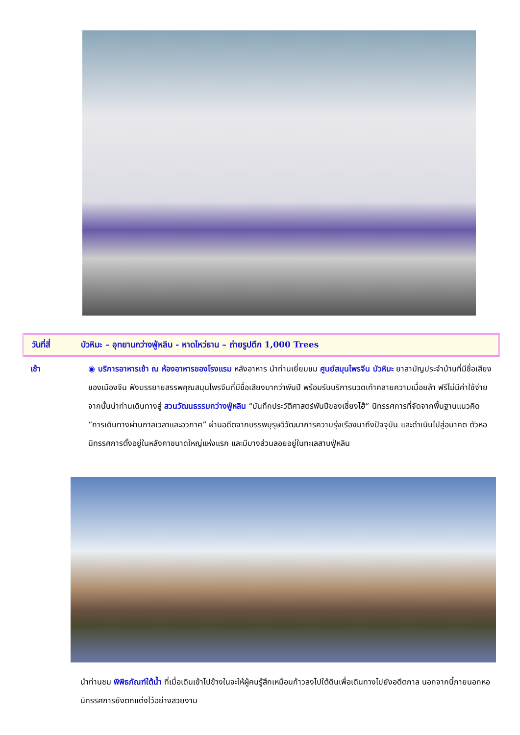วันที่สี่ บัวหิมะ – อุทยานกว่างฟู่หลิน - หาดไหว่ธาน – ถ่ายรูปตึก 1,000 Trees
เช้า ◉ บริการอาหารเช้า ณ ห้องอาหารของโรงแรม หลังอาหาร นำท่านเยี่ยมชม ศูนย์สมุนไพรจีน บัวหิมะ ยาสามัญประจำบ้านที่มีชื่อเสียงของเมืองจีน ฟังบรรยายสรรพคุณสมุนไพรจีนที่มีชื่อเสียงมากว่าพันปี พร้อมรับบริการนวดเท้าคลายความเมื่อยล้า ฟรีไม่มีค่าใช้จ่าย จากนั้นนำท่านเดินทางสู่ สวนวัฒนธรรมกว่างฟู่หลิน “บันทึกประวัติศาสตร์พันปีของเซี่ยงไฮ้” นิทรรศการที่จัดจากพื้นฐานแนวคิด “การเดินทางผ่านกาลเวลาและอวกาศ” ผ่านอดีตจากบรรพบุรุษวิวัฒนาการความรุ่งเรืองมาถึงปัจจุบัน และดำเนินไปสู่อนาคต ตัวหอนิทรรศการตั้งอยู่ในหลังคาขนาดใหญ่แห่งแรก และมีบางส่วนลอยอยู่ในทะเลสาบฟู่หลิน
นำท่านชม พิพิธภัณฑ์ใต้น้ำ ที่เมื่อเดินเข้าไปข้างในจะให้ผู้คนรู้สึกเหมือนก้าวลงไปใต้ดินเพื่อเดินทางไปยังอดีตกาล นอกจากนี้ภายนอกหอนิทรรศการยังตกแต่งไว้อย่างสวยงาม